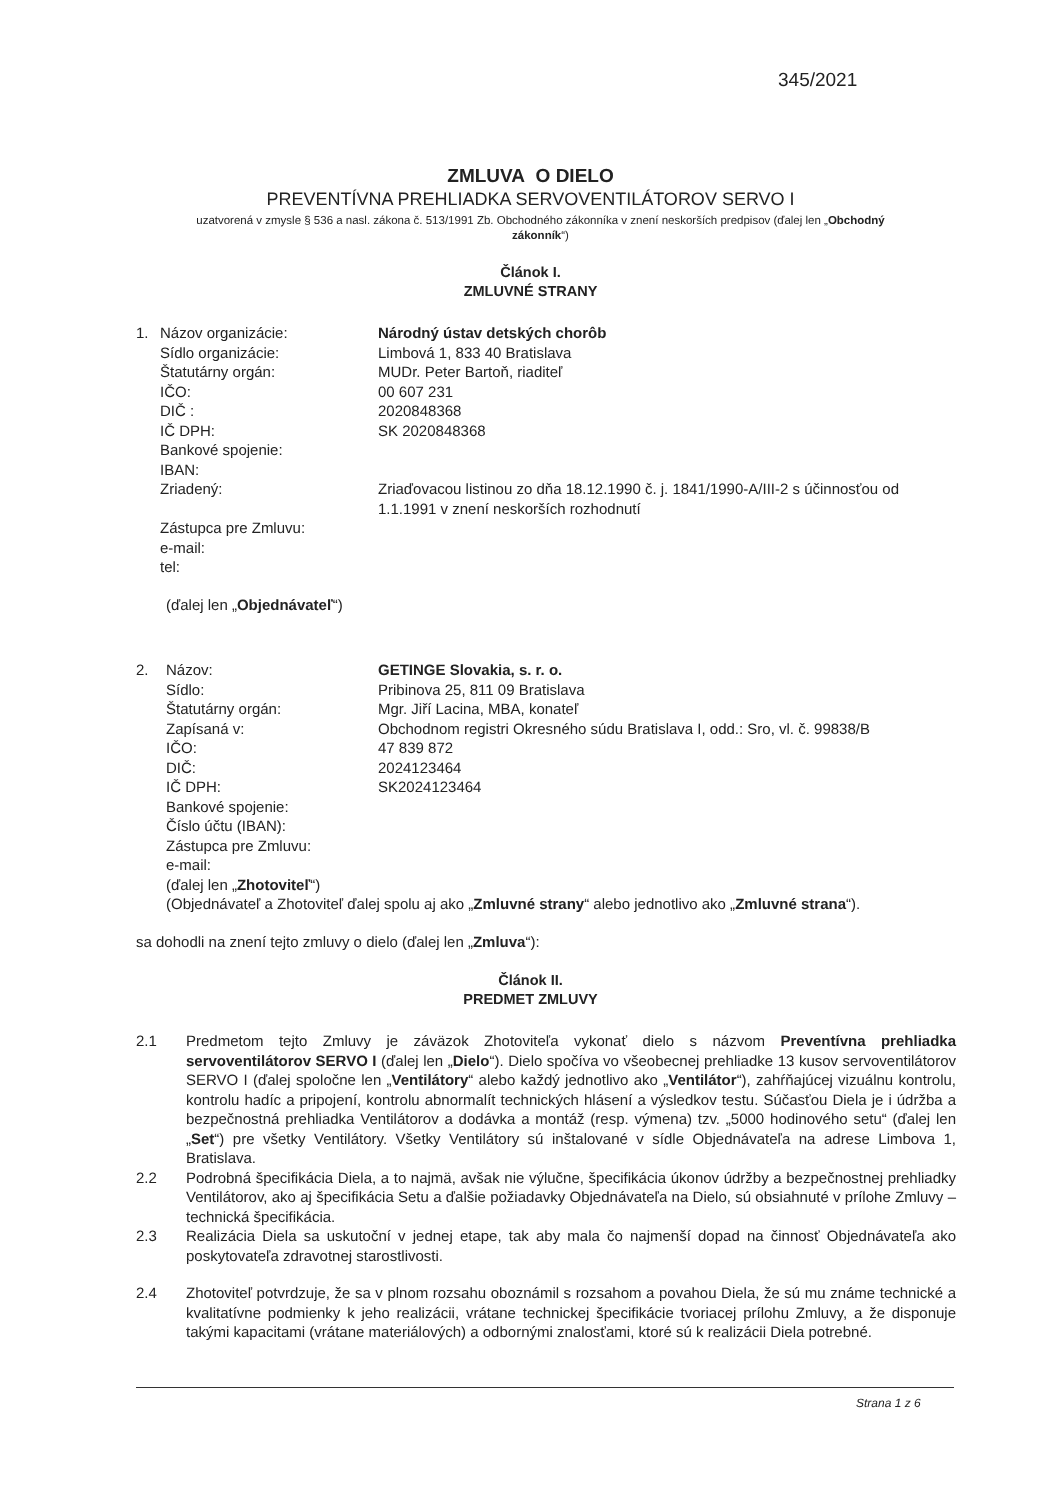345/2021
ZMLUVA O DIELO
PREVENTÍVNA PREHLIADKA SERVOVENTILÁTOROV SERVO I
uzatvorená v zmysle § 536 a nasl. zákona č. 513/1991 Zb. Obchodného zákonníka v znení neskorších predpisov (ďalej len „Obchodný zákonník“)
Článok I.
ZMLUVNÉ STRANY
1. Názov organizácie: Národný ústav detských chorôb
Sídlo organizácie: Limbová 1, 833 40 Bratislava
Štatutárny orgán: MUDr. Peter Bartoň, riaditeľ
IČO: 00 607 231
DIČ : 2020848368
IČ DPH: SK 2020848368
Bankové spojenie:
IBAN:
Zriadený: Zriaďovacou listinou zo dňa 18.12.1990 č. j. 1841/1990-A/III-2 s účinnosťou od 1.1.1991 v znení neskorších rozhodnutí
Zástupca pre Zmluvu:
e-mail:
tel:
(ďalej len „Objednávateľ“)
2. Názov: GETINGE Slovakia, s. r. o.
Sídlo: Pribinova 25, 811 09 Bratislava
Štatutárny orgán: Mgr. Jiří Lacina, MBA, konateľ
Zapísaná v: Obchodnom registri Okresného súdu Bratislava I, odd.: Sro, vl. č. 99838/B
IČO: 47 839 872
DIČ: 2024123464
IČ DPH: SK2024123464
Bankové spojenie:
Číslo účtu (IBAN):
Zástupca pre Zmluvu:
e-mail:
(ďalej len „Zhotoviteľ“)
(Objednávateľ a Zhotoviteľ ďalej spolu aj ako „Zmluvné strany“ alebo jednotlivo ako „Zmluvné strana“).
sa dohodli na znení tejto zmluvy o dielo (ďalej len „Zmluva“):
Článok II.
PREDMET ZMLUVY
2.1 Predmetom tejto Zmluvy je záväzok Zhotoviteľa vykonať dielo s názvom Preventívna prehliadka servoventilátorov SERVO I (ďalej len „Dielo“). Dielo spočíva vo všeobecnej prehliadke 13 kusov servoventilátorov SERVO I (ďalej spoločne len „Ventilátory“ alebo každý jednotlivo ako „Ventilátor“), zahŕňajúcej vizuálnu kontrolu, kontrolu hadíc a pripojení, kontrolu abnormalít technických hlásení a výsledkov testu. Súčasťou Diela je i údržba a bezpečnostná prehliadka Ventilátorov a dodávka a montáž (resp. výmena) tzv. „5000 hodinového setu“ (ďalej len „Set“) pre všetky Ventilátory. Všetky Ventilátory sú inštalované v sídle Objednávateľa na adrese Limbova 1, Bratislava.
2.2 Podrobná špecifikácia Diela, a to najmä, avšak nie výlučne, špecifikácia úkonov údržby a bezpečnostnej prehliadky Ventilátorov, ako aj špecifikácia Setu a ďalšie požiadavky Objednávateľa na Dielo, sú obsiahnuté v prílohe Zmluvy – technická špecifikácia.
2.3 Realizácia Diela sa uskutoční v jednej etape, tak aby mala čo najmenší dopad na činnosť Objednávateľa ako poskytovateľa zdravotnej starostlivosti.
2.4 Zhotoviteľ potvrdzuje, že sa v plnom rozsahu oboznámil s rozsahom a povahou Diela, že sú mu známe technické a kvalitatívne podmienky k jeho realizácii, vrátane technickej špecifikácie tvoriacej prílohu Zmluvy, a že disponuje takými kapacitami (vrátane materiálových) a odbornými znalosťami, ktoré sú k realizácii Diela potrebné.
Strana 1 z 6